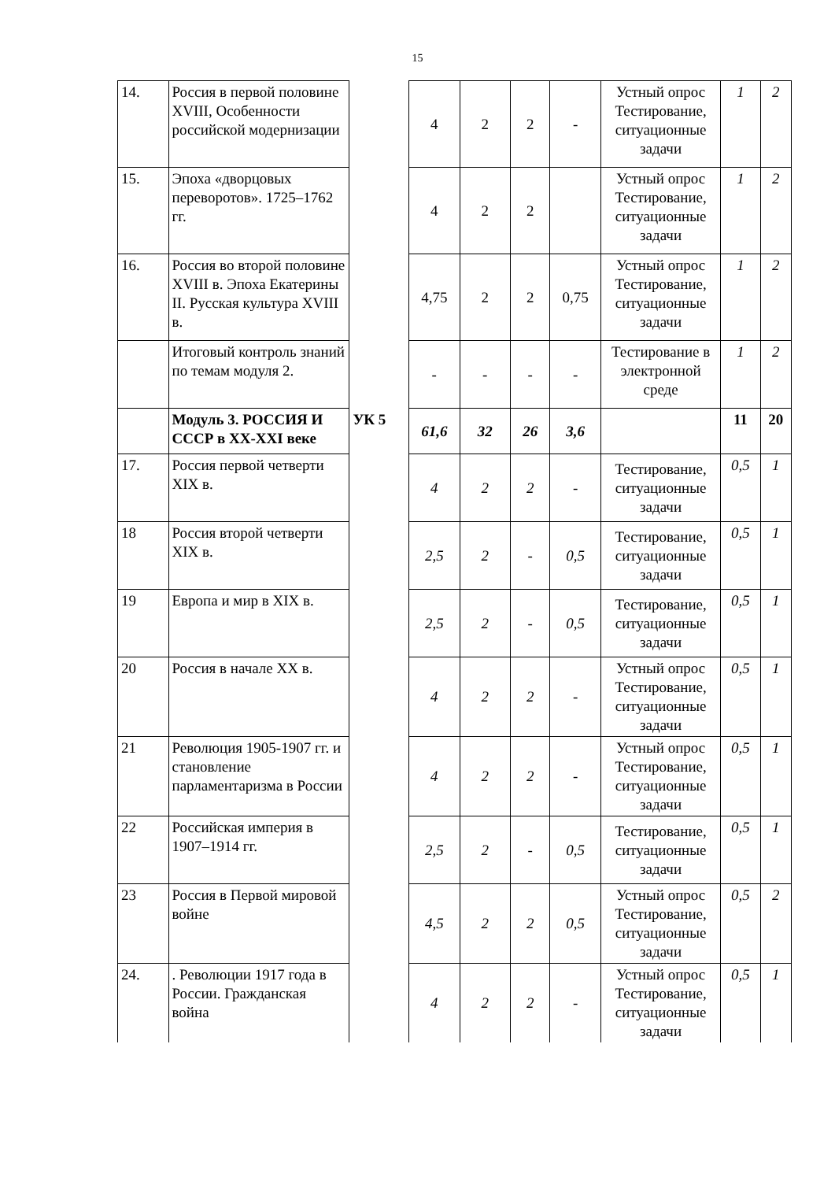15
| 14. | Россия в первой половине XVIII, Особенности российской модернизации | | 4 | 2 | 2 | - | Устный опрос Тестирование, ситуационные задачи | 1 | 2 |
| 15. | Эпоха «дворцовых переворотов». 1725–1762 гг. | | 4 | 2 | 2 | | Устный опрос Тестирование, ситуационные задачи | 1 | 2 |
| 16. | Россия во второй половине XVIII в. Эпоха Екатерины II. Русская культура XVIII в. | | 4,75 | 2 | 2 | 0,75 | Устный опрос Тестирование, ситуационные задачи | 1 | 2 |
| | Итоговый контроль знаний по темам модуля 2. | | - | - | - | - | Тестирование в электронной среде | 1 | 2 |
| | Модуль 3. РОССИЯ И СССР в XX-XXI веке | УК 5 | 61,6 | 32 | 26 | 3,6 | | 11 | 20 |
| 17. | Россия первой четверти XIX в. | | 4 | 2 | 2 | - | Тестирование, ситуационные задачи | 0,5 | 1 |
| 18 | Россия второй четверти XIX в. | | 2,5 | 2 | - | 0,5 | Тестирование, ситуационные задачи | 0,5 | 1 |
| 19 | Европа и мир в XIX в. | | 2,5 | 2 | - | 0,5 | Тестирование, ситуационные задачи | 0,5 | 1 |
| 20 | Россия в начале XX в. | | 4 | 2 | 2 | - | Устный опрос Тестирование, ситуационные задачи | 0,5 | 1 |
| 21 | Революция 1905-1907 гг. и становление парламентаризма в России | | 4 | 2 | 2 | - | Устный опрос Тестирование, ситуационные задачи | 0,5 | 1 |
| 22 | Российская империя в 1907–1914 гг. | | 2,5 | 2 | - | 0,5 | Тестирование, ситуационные задачи | 0,5 | 1 |
| 23 | Россия в Первой мировой войне | | 4,5 | 2 | 2 | 0,5 | Устный опрос Тестирование, ситуационные задачи | 0,5 | 2 |
| 24. | . Революции 1917 года в России. Гражданская война | | 4 | 2 | 2 | - | Устный опрос Тестирование, ситуационные задачи | 0,5 | 1 |